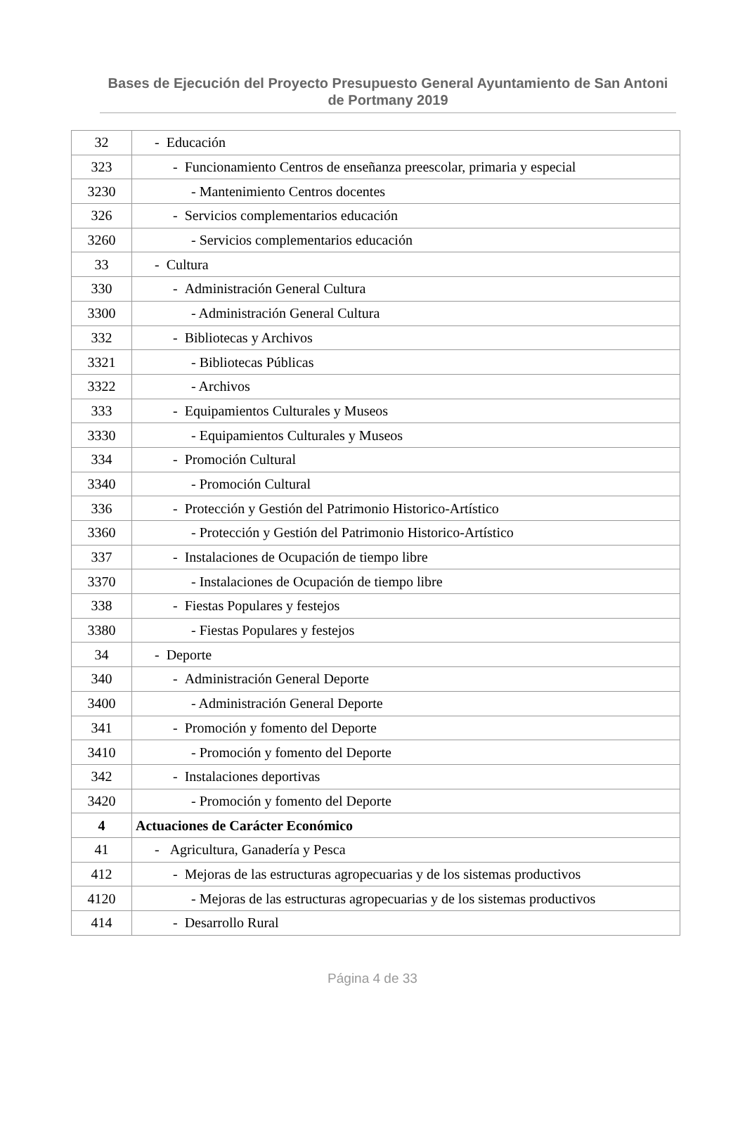Bases de Ejecución del Proyecto Presupuesto General Ayuntamiento de San Antoni de Portmany 2019
| 32 | - Educación |
| 323 | - Funcionamiento Centros de enseñanza preescolar, primaria y especial |
| 3230 | - Mantenimiento Centros docentes |
| 326 | - Servicios complementarios educación |
| 3260 | - Servicios complementarios educación |
| 33 | - Cultura |
| 330 | - Administración General Cultura |
| 3300 | - Administración General Cultura |
| 332 | - Bibliotecas y Archivos |
| 3321 | - Bibliotecas Públicas |
| 3322 | - Archivos |
| 333 | - Equipamientos Culturales y Museos |
| 3330 | - Equipamientos Culturales y Museos |
| 334 | - Promoción Cultural |
| 3340 | - Promoción Cultural |
| 336 | - Protección y Gestión del Patrimonio Historico-Artístico |
| 3360 | - Protección y Gestión del Patrimonio Historico-Artístico |
| 337 | - Instalaciones de Ocupación de tiempo libre |
| 3370 | - Instalaciones de Ocupación de tiempo libre |
| 338 | - Fiestas Populares y festejos |
| 3380 | - Fiestas Populares y festejos |
| 34 | - Deporte |
| 340 | - Administración General Deporte |
| 3400 | - Administración General Deporte |
| 341 | - Promoción y fomento del Deporte |
| 3410 | - Promoción y fomento del Deporte |
| 342 | - Instalaciones deportivas |
| 3420 | - Promoción y fomento del Deporte |
| 4 | Actuaciones de Carácter Económico |
| 41 | - Agricultura, Ganadería y Pesca |
| 412 | - Mejoras de las estructuras agropecuarias y de los sistemas productivos |
| 4120 | - Mejoras de las estructuras agropecuarias y de los sistemas productivos |
| 414 | - Desarrollo Rural |
Página 4 de 33